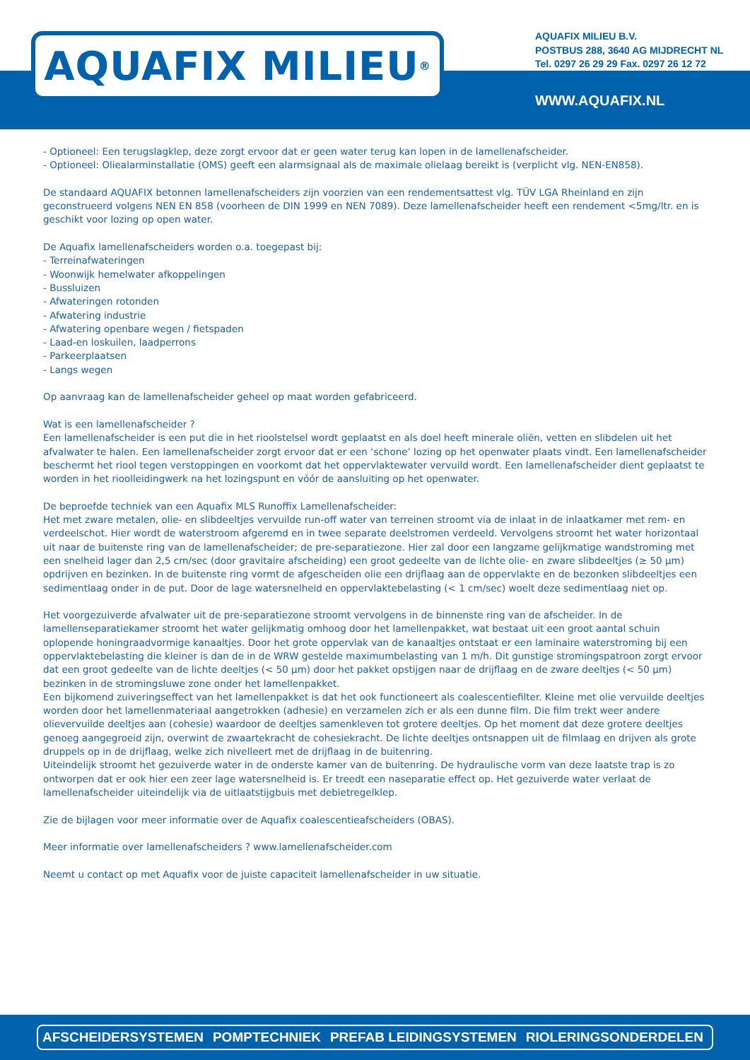AQUAFIX MILIEU<sup>®</sup>
AQUAFIX MILIEU B.V.
POSTBUS 288, 3640 AG MIJDRECHT NL
Tel. 0297 26 29 29 Fax. 0297 26 12 72
WWW.AQUAFIX.NL
- Optioneel: Een terugslagklep, deze zorgt ervoor dat er geen water terug kan lopen in de lamellenafscheider.
- Optioneel: Oliealarminstallatie (OMS) geeft een alarmsignaal als de maximale olielaag bereikt is (verplicht vlg. NEN-EN858).
De standaard AQUAFIX betonnen lamellenafscheiders zijn voorzien van een rendementsattest vlg. TÜV LGA Rheinland en zijn geconstrueerd volgens NEN EN 858 (voorheen de DIN 1999 en NEN 7089). Deze lamellenafscheider heeft een rendement <5mg/ltr. en is geschikt voor lozing op open water.
De Aquafix lamellenafscheiders worden o.a. toegepast bij:
- Terreinafwateringen
- Woonwijk hemelwater afkoppelingen
- Bussluizen
- Afwateringen rotonden
- Afwatering industrie
- Afwatering openbare wegen / fietspaden
- Laad-en loskuilen, laadperrons
- Parkeerplaatsen
- Langs wegen
Op aanvraag kan de lamellenafscheider geheel op maat worden gefabriceerd.
Wat is een lamellenafscheider ?
Een lamellenafscheider is een put die in het rioolstelsel wordt geplaatst en als doel heeft minerale oliën, vetten en slibdelen uit het afvalwater te halen. Een lamellenafscheider zorgt ervoor dat er een ‘schone’ lozing op het openwater plaats vindt. Een lamellenafscheider beschermt het riool tegen verstoppingen en voorkomt dat het oppervlaktewater vervuild wordt. Een lamellenafscheider dient geplaatst te worden in het rioolleidingwerk na het lozingspunt en vóór de aansluiting op het openwater.
De beproefde techniek van een Aquafix MLS Runoffix Lamellenafscheider:
Het met zware metalen, olie- en slibdeeltjes vervuilde run-off water van terreinen stroomt via de inlaat in de inlaatkamer met rem- en verdeelschot. Hier wordt de waterstroom afgeremd en in twee separate deelstromen verdeeld. Vervolgens stroomt het water horizontaal uit naar de buitenste ring van de lamellenafscheider; de pre-separatiezone. Hier zal door een langzame gelijkmatige wandstroming met een snelheid lager dan 2,5 cm/sec (door gravitaire afscheiding) een groot gedeelte van de lichte olie- en zware slibdeeltjes (≥ 50 µm) opdrijven en bezinken. In de buitenste ring vormt de afgescheiden olie een drijflaag aan de oppervlakte en de bezonken slibdeeltjes een sedimentlaag onder in de put. Door de lage watersnelheid en oppervlaktebelasting (< 1 cm/sec) woelt deze sedimentlaag niet op.
Het voorgezuiverde afvalwater uit de pre-separatiezone stroomt vervolgens in de binnenste ring van de afscheider. In de lamellenseparatiekamer stroomt het water gelijkmatig omhoog door het lamellenpakket, wat bestaat uit een groot aantal schuin oplopende honingraadvormige kanaaltjes. Door het grote oppervlak van de kanaaltjes ontstaat er een laminaire waterstroming bij een oppervlaktebelasting die kleiner is dan de in de WRW gestelde maximumbelasting van 1 m/h. Dit gunstige stromingspatroon zorgt ervoor dat een groot gedeelte van de lichte deeltjes (< 50 µm) door het pakket opstijgen naar de drijflaag en de zware deeltjes (< 50 µm) bezinken in de stromingsluwe zone onder het lamellenpakket.
Een bijkomend zuiveringseffect van het lamellenpakket is dat het ook functioneert als coalescentiefilter. Kleine met olie vervuilde deeltjes worden door het lamellenmateriaal aangetrokken (adhesie) en verzamelen zich er als een dunne film. Die film trekt weer andere olievervuilde deeltjes aan (cohesie) waardoor de deeltjes samenkleven tot grotere deeltjes. Op het moment dat deze grotere deeltjes genoeg aangegroeid zijn, overwint de zwaartekracht de cohesiekracht. De lichte deeltjes ontsnappen uit de filmlaag en drijven als grote druppels op in de drijflaag, welke zich nivelleert met de drijflaag in de buitenring.
Uiteindelijk stroomt het gezuiverde water in de onderste kamer van de buitenring. De hydraulische vorm van deze laatste trap is zo ontworpen dat er ook hier een zeer lage watersnelheid is. Er treedt een naseparatie effect op. Het gezuiverde water verlaat de lamellenafscheider uiteindelijk via de uitlaatstijgbuis met debietregelklep.
Zie de bijlagen voor meer informatie over de Aquafix coalescentieafscheiders (OBAS).
Meer informatie over lamellenafscheiders ? www.lamellenafscheider.com
Neemt u contact op met Aquafix voor de juiste capaciteit lamellenafscheider in uw situatie.
AFSCHEIDERSYSTEMEN POMPTECHNIEK PREFAB LEIDINGSYSTEMEN RIOLERINGSONDERDELEN